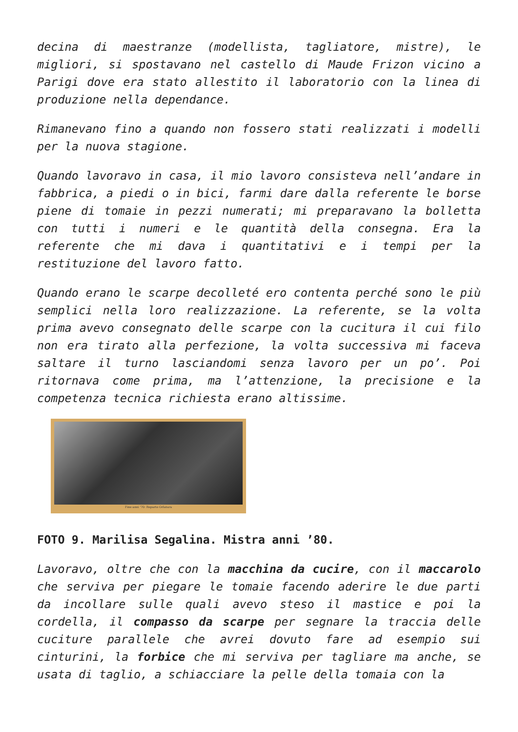decina di maestranze (modellista, tagliatore, mistre), le migliori, si spostavano nel castello di Maude Frizon vicino a Parigi dove era stato allestito il laboratorio con la linea di produzione nella dependance.
Rimanevano fino a quando non fossero stati realizzati i modelli per la nuova stagione.
Quando lavoravo in casa, il mio lavoro consisteva nell’andare in fabbrica, a piedi o in bici, farmi dare dalla referente le borse piene di tomaie in pezzi numerati; mi preparavano la bolletta con tutti i numeri e le quantità della consegna. Era la referente che mi dava i quantitativi e i tempi per la restituzione del lavoro fatto.
Quando erano le scarpe decolleté ero contenta perché sono le più semplici nella loro realizzazione. La referente, se la volta prima avevo consegnato delle scarpe con la cucitura il cui filo non era tirato alla perfezione, la volta successiva mi faceva saltare il turno lasciandomi senza lavoro per un po’. Poi ritornava come prima, ma l’attenzione, la precisione e la competenza tecnica richiesta erano altissime.
Fine anni '70: Reparto Orlatura
FOTO 9. Marilisa Segalina. Mistra anni ’80.
Lavoravo, oltre che con la macchina da cucire, con il maccarolo che serviva per piegare le tomaie facendo aderire le due parti da incollare sulle quali avevo steso il mastice e poi la cordella, il compasso da scarpe per segnare la traccia delle cuciture parallele che avrei dovuto fare ad esempio sui cinturini, la forbice che mi serviva per tagliare ma anche, se usata di taglio, a schiacciare la pelle della tomaia con la